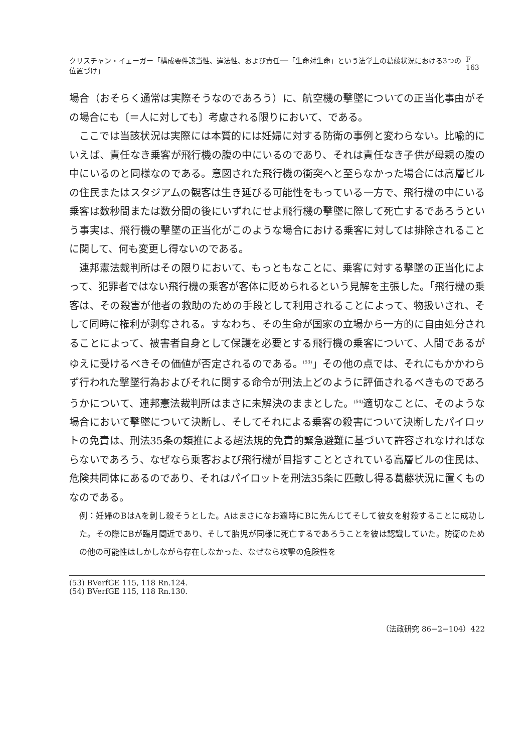クリスチャン・イェーガー「構成要件該当性、違法性、および責任──「生命対生命」という法学上の葛藤状況における3つの位置づけ」 F 163
場合（おそらく通常は実際そうなのであろう）に、航空機の撃墜についての正当化事由がその場合にも〔＝人に対しても〕考慮される限りにおいて、である。
ここでは当該状況は実際には本質的には妊婦に対する防衛の事例と変わらない。比喩的にいえば、責任なき乗客が飛行機の腹の中にいるのであり、それは責任なき子供が母親の腹の中にいるのと同様なのである。意図された飛行機の衝突へと至らなかった場合には高層ビルの住民またはスタジアムの観客は生き延びる可能性をもっている一方で、飛行機の中にいる乗客は数秒間または数分間の後にいずれにせよ飛行機の撃墜に際して死亡するであろうという事実は、飛行機の撃墜の正当化がこのような場合における乗客に対しては排除されることに関して、何も変更し得ないのである。
連邦憲法裁判所はその限りにおいて、もっともなことに、乗客に対する撃墜の正当化によって、犯罪者ではない飛行機の乗客が客体に貶められるという見解を主張した。「飛行機の乗客は、その殺害が他者の救助のための手段として利用されることによって、物扱いされ、そして同時に権利が剥奪される。すなわち、その生命が国家の立場から一方的に自由処分されることによって、被害者自身として保護を必要とする飛行機の乗客について、人間であるがゆえに受けるべきその価値が否定されるのである。<sup>(53)</sup>」その他の点では、それにもかかわらず行われた撃墜行為およびそれに関する命令が刑法上どのように評価されるべきものであろうかについて、連邦憲法裁判所はまさに未解決のままとした。<sup>(54)</sup>適切なことに、そのような場合において撃墜について決断し、そしてそれによる乗客の殺害について決断したパイロットの免責は、刑法35条の類推による超法規的免責的緊急避難に基づいて許容されなければならないであろう、なぜなら乗客および飛行機が目指すこととされている高層ビルの住民は、危険共同体にあるのであり、それはパイロットを刑法35条に匹敵し得る葛藤状況に置くものなのである。
例：妊婦のBはAを刺し殺そうとした。Aはまさになお適時にBに先んじてそして彼女を射殺することに成功した。その際にBが臨月間近であり、そして胎児が同様に死亡するであろうことを彼は認識していた。防衛のための他の可能性はしかしながら存在しなかった、なぜなら攻撃の危険性を
(53) BVerfGE 115, 118 Rn.124.
(54) BVerfGE 115, 118 Rn.130.
（法政研究 86−2−104）422